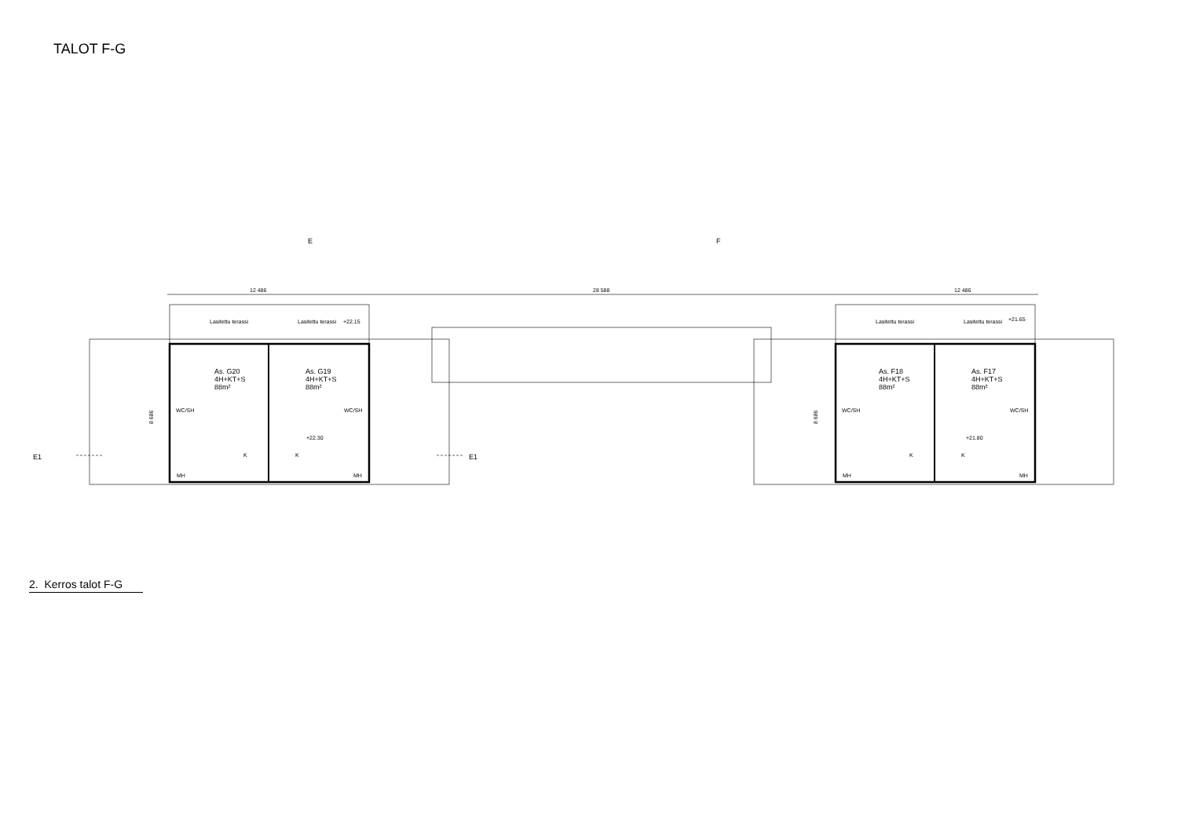TALOT F-G
12 486
28 588
12 486
As. G20
4H+KT+S
88m²
As. G19
4H+KT+S
88m²
As. F18
4H+KT+S
88m²
As. F17
4H+KT+S
88m²
WC/SH
WC/SH
WC/SH
WC/SH
MH
MH
MH
MH
K
K
K
K
Lasitettu terassi
Lasitettu terassi
Lasitettu terassi
Lasitettu terassi
E1
E1
+22.30
+21.80
+22.15
+21.65
8 686
8 686
E
F
2. Kerros talot F-G